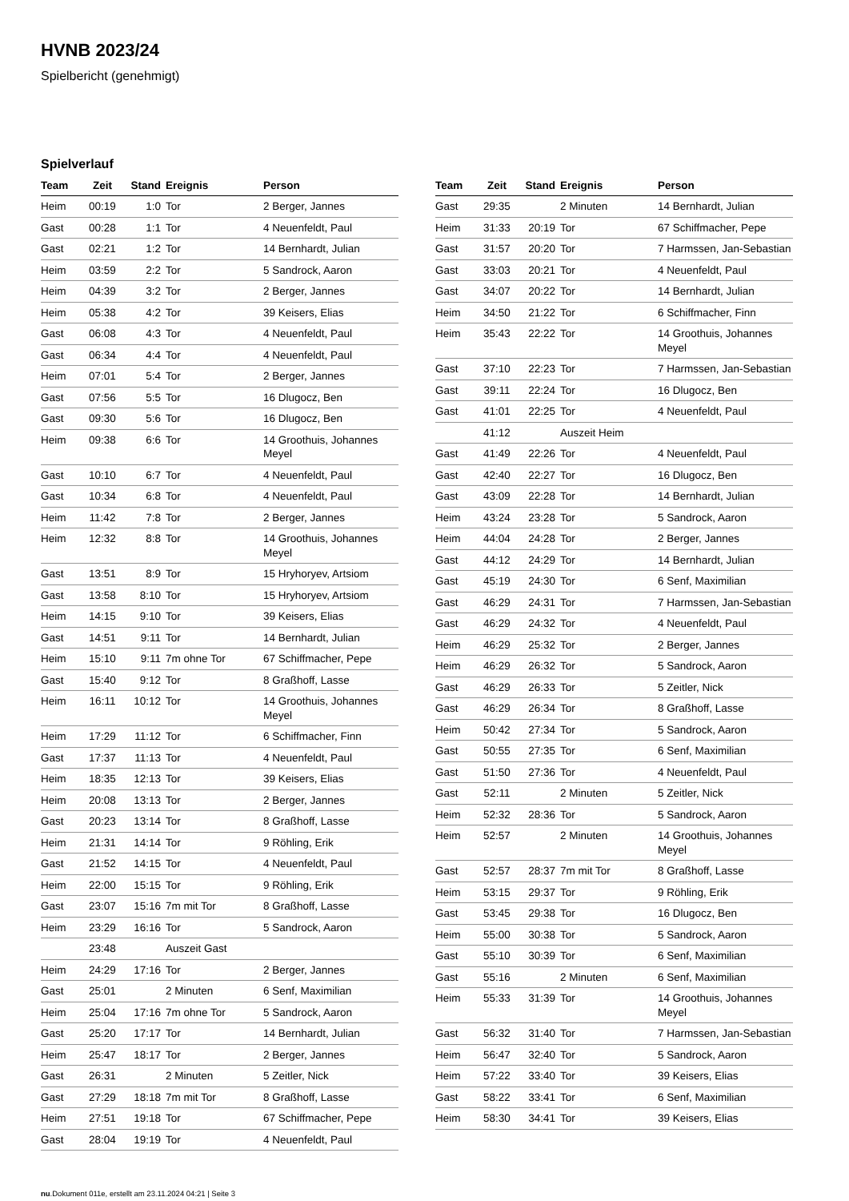HVNB 2023/24
Spielbericht (genehmigt)
Spielverlauf
| Team | Zeit | Stand | Ereignis | Person |
| --- | --- | --- | --- | --- |
| Heim | 00:19 | 1:0 | Tor | 2 Berger, Jannes |
| Gast | 00:28 | 1:1 | Tor | 4 Neuenfeldt, Paul |
| Gast | 02:21 | 1:2 | Tor | 14 Bernhardt, Julian |
| Heim | 03:59 | 2:2 | Tor | 5 Sandrock, Aaron |
| Heim | 04:39 | 3:2 | Tor | 2 Berger, Jannes |
| Heim | 05:38 | 4:2 | Tor | 39 Keisers, Elias |
| Gast | 06:08 | 4:3 | Tor | 4 Neuenfeldt, Paul |
| Gast | 06:34 | 4:4 | Tor | 4 Neuenfeldt, Paul |
| Heim | 07:01 | 5:4 | Tor | 2 Berger, Jannes |
| Gast | 07:56 | 5:5 | Tor | 16 Dlugocz, Ben |
| Gast | 09:30 | 5:6 | Tor | 16 Dlugocz, Ben |
| Heim | 09:38 | 6:6 | Tor | 14 Groothuis, Johannes Meyel |
| Gast | 10:10 | 6:7 | Tor | 4 Neuenfeldt, Paul |
| Gast | 10:34 | 6:8 | Tor | 4 Neuenfeldt, Paul |
| Heim | 11:42 | 7:8 | Tor | 2 Berger, Jannes |
| Heim | 12:32 | 8:8 | Tor | 14 Groothuis, Johannes Meyel |
| Gast | 13:51 | 8:9 | Tor | 15 Hryhoryev, Artsiom |
| Gast | 13:58 | 8:10 | Tor | 15 Hryhoryev, Artsiom |
| Heim | 14:15 | 9:10 | Tor | 39 Keisers, Elias |
| Gast | 14:51 | 9:11 | Tor | 14 Bernhardt, Julian |
| Heim | 15:10 | 9:11 | 7m ohne Tor | 67 Schiffmacher, Pepe |
| Gast | 15:40 | 9:12 | Tor | 8 Graßhoff, Lasse |
| Heim | 16:11 | 10:12 | Tor | 14 Groothuis, Johannes Meyel |
| Heim | 17:29 | 11:12 | Tor | 6 Schiffmacher, Finn |
| Gast | 17:37 | 11:13 | Tor | 4 Neuenfeldt, Paul |
| Heim | 18:35 | 12:13 | Tor | 39 Keisers, Elias |
| Heim | 20:08 | 13:13 | Tor | 2 Berger, Jannes |
| Gast | 20:23 | 13:14 | Tor | 8 Graßhoff, Lasse |
| Heim | 21:31 | 14:14 | Tor | 9 Röhling, Erik |
| Gast | 21:52 | 14:15 | Tor | 4 Neuenfeldt, Paul |
| Heim | 22:00 | 15:15 | Tor | 9 Röhling, Erik |
| Gast | 23:07 | 15:16 | 7m mit Tor | 8 Graßhoff, Lasse |
| Heim | 23:29 | 16:16 | Tor | 5 Sandrock, Aaron |
| | 23:48 | | Auszeit Gast | |
| Heim | 24:29 | 17:16 | Tor | 2 Berger, Jannes |
| Gast | 25:01 | | 2 Minuten | 6 Senf, Maximilian |
| Heim | 25:04 | 17:16 | 7m ohne Tor | 5 Sandrock, Aaron |
| Gast | 25:20 | 17:17 | Tor | 14 Bernhardt, Julian |
| Heim | 25:47 | 18:17 | Tor | 2 Berger, Jannes |
| Gast | 26:31 | | 2 Minuten | 5 Zeitler, Nick |
| Gast | 27:29 | 18:18 | 7m mit Tor | 8 Graßhoff, Lasse |
| Heim | 27:51 | 19:18 | Tor | 67 Schiffmacher, Pepe |
| Gast | 28:04 | 19:19 | Tor | 4 Neuenfeldt, Paul |
| Team | Zeit | Stand | Ereignis | Person |
| --- | --- | --- | --- | --- |
| Gast | 29:35 | | 2 Minuten | 14 Bernhardt, Julian |
| Heim | 31:33 | 20:19 | Tor | 67 Schiffmacher, Pepe |
| Gast | 31:57 | 20:20 | Tor | 7 Harmssen, Jan-Sebastian |
| Gast | 33:03 | 20:21 | Tor | 4 Neuenfeldt, Paul |
| Gast | 34:07 | 20:22 | Tor | 14 Bernhardt, Julian |
| Heim | 34:50 | 21:22 | Tor | 6 Schiffmacher, Finn |
| Heim | 35:43 | 22:22 | Tor | 14 Groothuis, Johannes Meyel |
| Gast | 37:10 | 22:23 | Tor | 7 Harmssen, Jan-Sebastian |
| Gast | 39:11 | 22:24 | Tor | 16 Dlugocz, Ben |
| Gast | 41:01 | 22:25 | Tor | 4 Neuenfeldt, Paul |
| | 41:12 | | Auszeit Heim | |
| Gast | 41:49 | 22:26 | Tor | 4 Neuenfeldt, Paul |
| Gast | 42:40 | 22:27 | Tor | 16 Dlugocz, Ben |
| Gast | 43:09 | 22:28 | Tor | 14 Bernhardt, Julian |
| Heim | 43:24 | 23:28 | Tor | 5 Sandrock, Aaron |
| Heim | 44:04 | 24:28 | Tor | 2 Berger, Jannes |
| Gast | 44:12 | 24:29 | Tor | 14 Bernhardt, Julian |
| Gast | 45:19 | 24:30 | Tor | 6 Senf, Maximilian |
| Gast | 46:29 | 24:31 | Tor | 7 Harmssen, Jan-Sebastian |
| Gast | 46:29 | 24:32 | Tor | 4 Neuenfeldt, Paul |
| Heim | 46:29 | 25:32 | Tor | 2 Berger, Jannes |
| Heim | 46:29 | 26:32 | Tor | 5 Sandrock, Aaron |
| Gast | 46:29 | 26:33 | Tor | 5 Zeitler, Nick |
| Gast | 46:29 | 26:34 | Tor | 8 Graßhoff, Lasse |
| Heim | 50:42 | 27:34 | Tor | 5 Sandrock, Aaron |
| Gast | 50:55 | 27:35 | Tor | 6 Senf, Maximilian |
| Gast | 51:50 | 27:36 | Tor | 4 Neuenfeldt, Paul |
| Gast | 52:11 | | 2 Minuten | 5 Zeitler, Nick |
| Heim | 52:32 | 28:36 | Tor | 5 Sandrock, Aaron |
| Heim | 52:57 | | 2 Minuten | 14 Groothuis, Johannes Meyel |
| Gast | 52:57 | 28:37 | 7m mit Tor | 8 Graßhoff, Lasse |
| Heim | 53:15 | 29:37 | Tor | 9 Röhling, Erik |
| Gast | 53:45 | 29:38 | Tor | 16 Dlugocz, Ben |
| Heim | 55:00 | 30:38 | Tor | 5 Sandrock, Aaron |
| Gast | 55:10 | 30:39 | Tor | 6 Senf, Maximilian |
| Gast | 55:16 | | 2 Minuten | 6 Senf, Maximilian |
| Heim | 55:33 | 31:39 | Tor | 14 Groothuis, Johannes Meyel |
| Gast | 56:32 | 31:40 | Tor | 7 Harmssen, Jan-Sebastian |
| Heim | 56:47 | 32:40 | Tor | 5 Sandrock, Aaron |
| Heim | 57:22 | 33:40 | Tor | 39 Keisers, Elias |
| Gast | 58:22 | 33:41 | Tor | 6 Senf, Maximilian |
| Heim | 58:30 | 34:41 | Tor | 39 Keisers, Elias |
nu.Dokument 011e, erstellt am 23.11.2024 04:21 | Seite 3